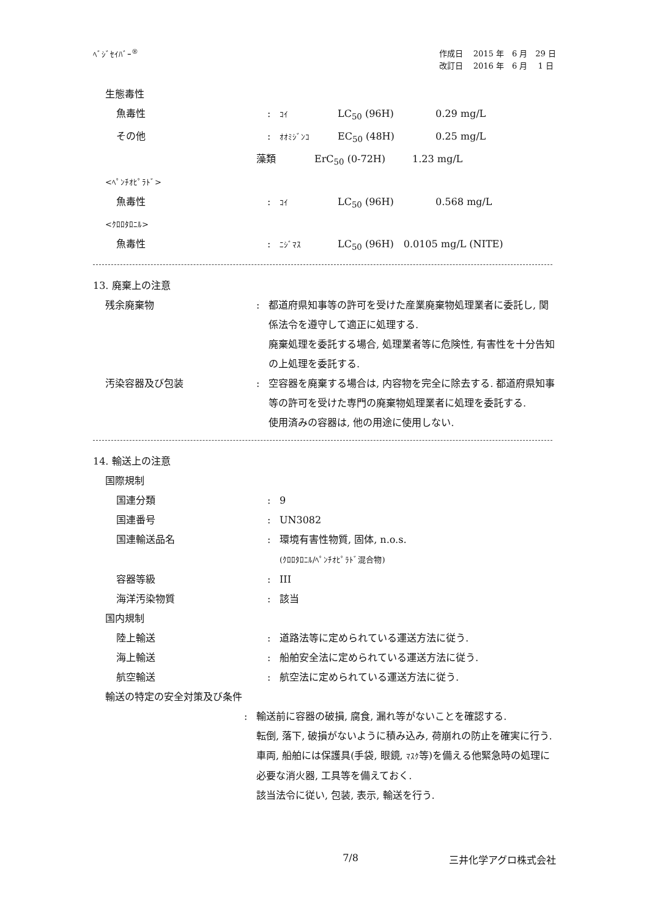ﾍﾞｼﾞｾｲﾊﾞｰ<sup>®</sup>
作成日　 2015 年　6 月　29 日
改訂日　 2016 年　6 月　 1 日
生態毒性
魚毒性 :
ｺｲ LC<sub>50</sub> (96H) 0.29 mg/L
その他 :
ｵｵﾐｼﾞﾝｺ EC<sub>50</sub> (48H) 0.25 mg/L
藻類 ErC<sub>50</sub> (0-72H) 1.23 mg/L
<ﾍﾟﾝﾁｵﾋﾟﾗﾄﾞ>
魚毒性 :
ｺｲ LC<sub>50</sub> (96H) 0.568 mg/L
<ｸﾛﾛﾀﾛﾆﾙ>
魚毒性 :
ﾆｼﾞﾏｽ LC<sub>50</sub> (96H)　0.0105 mg/L (NITE)
13. 廃棄上の注意
残余廃棄物 : 都道府県知事等の許可を受けた産業廃棄物処理業者に委託し, 関係法令を遵守して適正に処理する.
廃棄処理を委託する場合, 処理業者等に危険性, 有害性を十分告知の上処理を委託する.
汚染容器及び包装 : 空容器を廃棄する場合は, 内容物を完全に除去する. 都道府県知事等の許可を受けた専門の廃棄物処理業者に処理を委託する.
使用済みの容器は, 他の用途に使用しない.
14. 輸送上の注意
国際規制
国連分類 : 9
国連番号 : UN3082
国連輸送品名 : 環境有害性物質, 固体, n.o.s.
(ｸﾛﾛﾀﾛﾆﾙ/ﾍﾟﾝﾁｵﾋﾟﾗﾄﾞ混合物)
容器等級 : III
海洋汚染物質 : 該当
国内規制
陸上輸送 : 道路法等に定められている運送方法に従う.
海上輸送 : 船舶安全法に定められている運送方法に従う.
航空輸送 : 航空法に定められている運送方法に従う.
輸送の特定の安全対策及び条件
: 輸送前に容器の破損, 腐食, 漏れ等がないことを確認する.
転倒, 落下, 破損がないように積み込み, 荷崩れの防止を確実に行う.
車両, 船舶には保護具(手袋, 眼鏡, ﾏｽｸ等)を備える他緊急時の処理に必要な消火器, 工具等を備えておく.
該当法令に従い, 包装, 表示, 輸送を行う.
7/8 三井化学アグロ株式会社